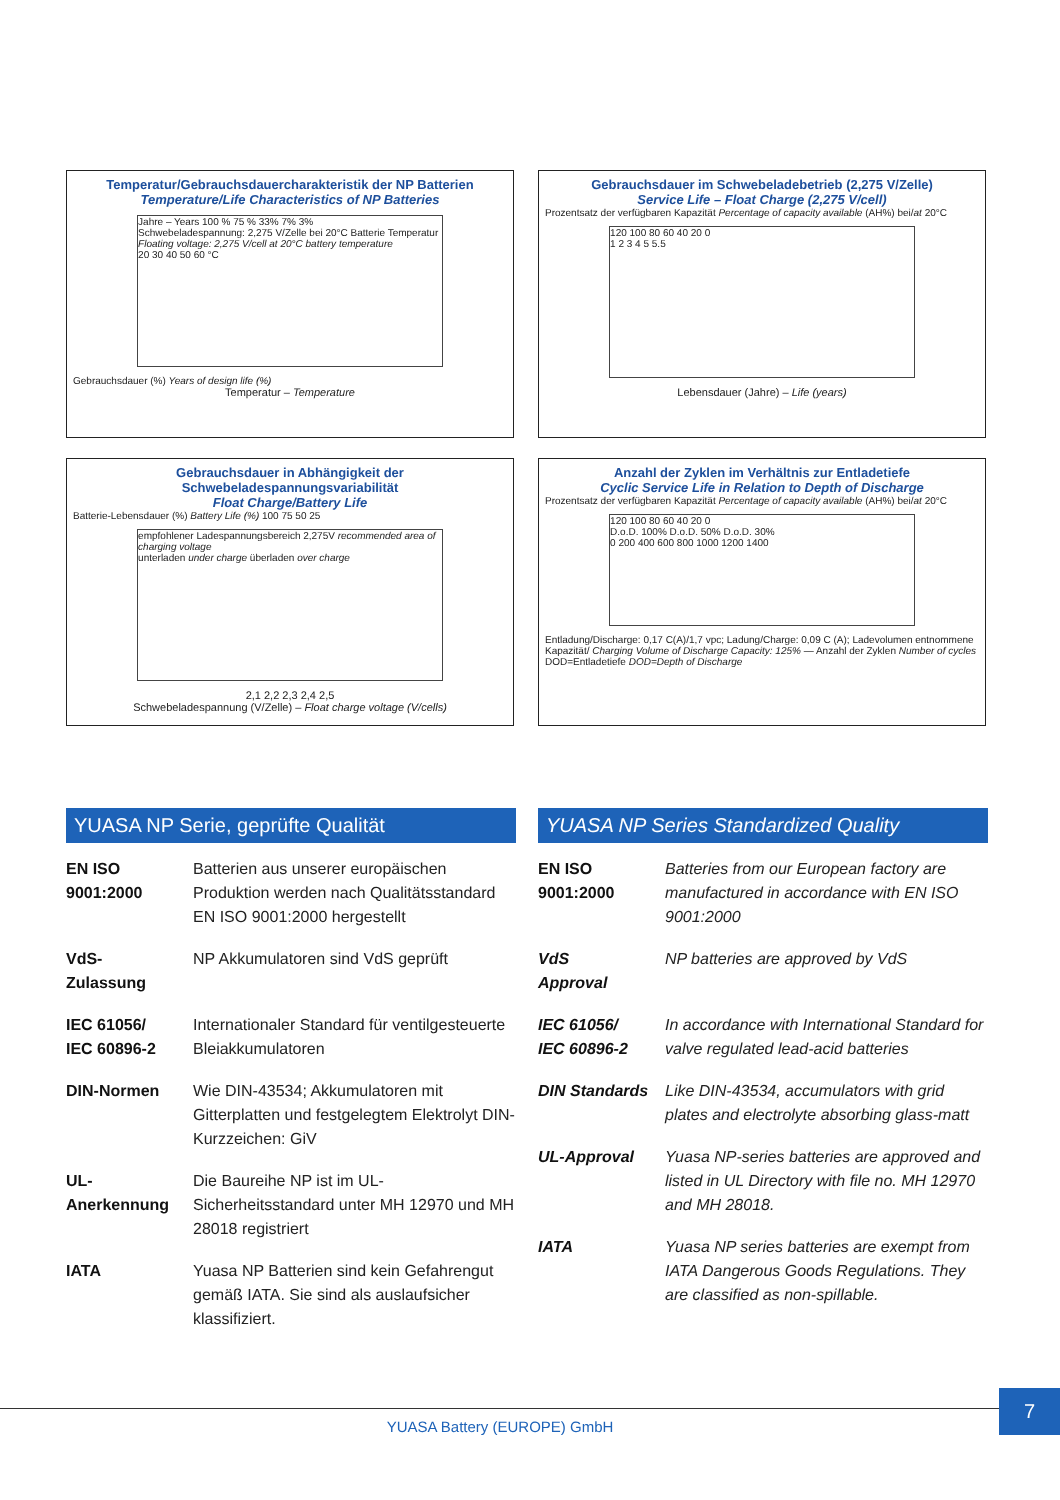Temperatur/Gebrauchsdauercharakteristik der NP Batterien
Temperature/Life Characteristics of NP Batteries
Jahre – Years 100 % 75 % 33% 7% 3%
Schwebeladespannung: 2,275 V/Zelle bei 20°C Batterie Temperatur
Floating voltage: 2,275 V/cell at 20°C battery temperature
20 30 40 50 60 °C
Gebrauchsdauer (%) Years of design life (%)
Temperatur – Temperature
Gebrauchsdauer im Schwebeladebetrieb (2,275 V/Zelle)
Service Life – Float Charge (2,275 V/cell)
Prozentsatz der verfügbaren Kapazität Percentage of capacity available (AH%) bei/at 20°C
120 100 80 60 40 20 0
1 2 3 4 5 5.5
Lebensdauer (Jahre) – Life (years)
Gebrauchsdauer in Abhängigkeit der Schwebeladespannungsvariabilität
Float Charge/Battery Life
Batterie-Lebensdauer (%) Battery Life (%) 100 75 50 25
empfohlener Ladespannungsbereich 2,275V recommended area of charging voltage
unterladen under charge überladen over charge
2,1 2,2 2,3 2,4 2,5
Schwebeladespannung (V/Zelle) – Float charge voltage (V/cells)
Anzahl der Zyklen im Verhältnis zur Entladetiefe
Cyclic Service Life in Relation to Depth of Discharge
Prozentsatz der verfügbaren Kapazität Percentage of capacity available (AH%) bei/at 20°C
120 100 80 60 40 20 0
D.o.D. 100% D.o.D. 50% D.o.D. 30%
0 200 400 600 800 1000 1200 1400
Entladung/Discharge: 0,17 C(A)/1,7 vpc; Ladung/Charge: 0,09 C (A); Ladevolumen entnommene Kapazität/ Charging Volume of Discharge Capacity: 125% — Anzahl der Zyklen Number of cycles DOD=Entladetiefe DOD=Depth of Discharge
YUASA NP Serie, geprüfte Qualität
| EN ISO 9001:2000 | Batterien aus unserer europäischen Produktion werden nach Qualitätsstandard EN ISO 9001:2000 hergestellt |
| VdS- Zulassung | NP Akkumulatoren sind VdS geprüft |
| IEC 61056/ IEC 60896-2 | Internationaler Standard für ventilgesteuerte Bleiakkumulatoren |
| DIN-Normen | Wie DIN-43534; Akkumulatoren mit Gitterplatten und festgelegtem Elektrolyt DIN-Kurzzeichen: GiV |
| UL- Anerkennung | Die Baureihe NP ist im UL-Sicherheitsstandard unter MH 12970 und MH 28018 registriert |
| IATA | Yuasa NP Batterien sind kein Gefahrengut gemäß IATA. Sie sind als auslaufsicher klassifiziert. |
YUASA NP Series Standardized Quality
| EN ISO 9001:2000 | Batteries from our European factory are manufactured in accordance with EN ISO 9001:2000 |
| VdS Approval | NP batteries are approved by VdS |
| IEC 61056/ IEC 60896-2 | In accordance with International Standard for valve regulated lead-acid batteries |
| DIN Standards | Like DIN-43534, accumulators with grid plates and electrolyte absorbing glass-matt |
| UL-Approval | Yuasa NP-series batteries are approved and listed in UL Directory with file no. MH 12970 and MH 28018. |
| IATA | Yuasa NP series batteries are exempt from IATA Dangerous Goods Regulations. They are classified as non-spillable. |
YUASA Battery (EUROPE) GmbH
7